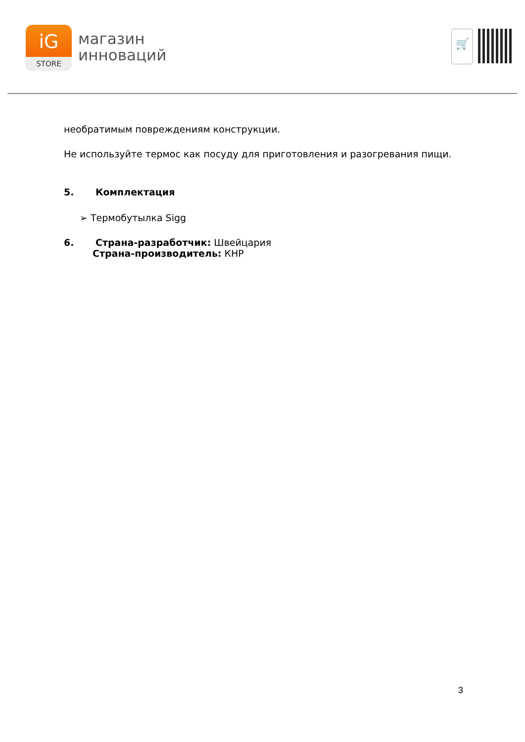iG
STORE
магазин
инноваций
🛒
необратимым повреждениям конструкции.
Не используйте термос как посуду для приготовления и разогревания пищи.
5. Комплектация
➢ Термобутылка Sigg
6. Страна-разработчик: Швейцария
Страна-производитель: КНР
3